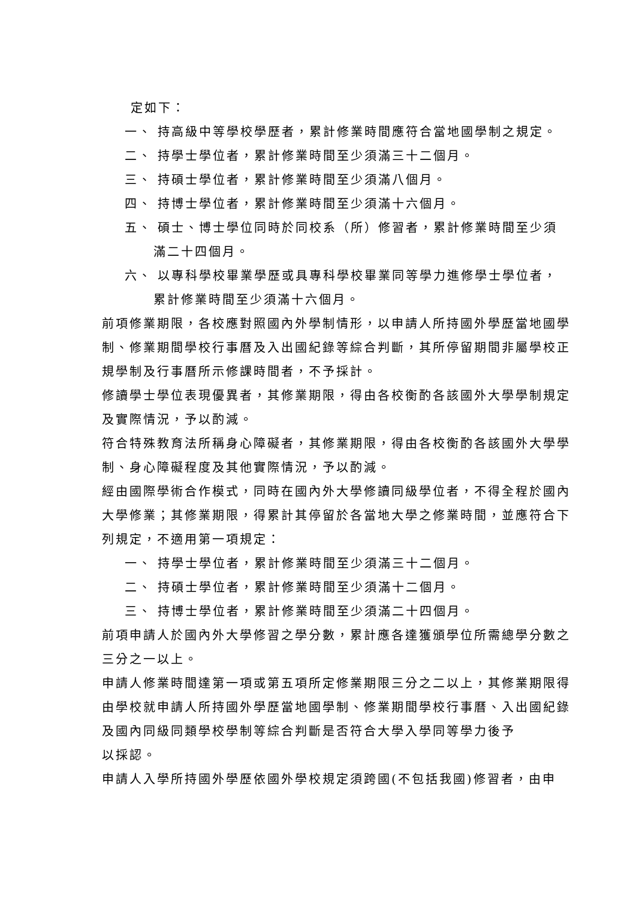定如下：
一、 持高級中等學校學歷者，累計修業時間應符合當地國學制之規定。
二、 持學士學位者，累計修業時間至少須滿三十二個月。
三、 持碩士學位者，累計修業時間至少須滿八個月。
四、 持博士學位者，累計修業時間至少須滿十六個月。
五、 碩士、博士學位同時於同校系（所）修習者，累計修業時間至少須
滿二十四個月。
六、 以專科學校畢業學歷或具專科學校畢業同等學力進修學士學位者，
累計修業時間至少須滿十六個月。
前項修業期限，各校應對照國內外學制情形，以申請人所持國外學歷當地國學制、修業期間學校行事曆及入出國紀錄等綜合判斷，其所停留期間非屬學校正規學制及行事曆所示修課時間者，不予採計。
修讀學士學位表現優異者，其修業期限，得由各校衡酌各該國外大學學制規定及實際情況，予以酌減。
符合特殊教育法所稱身心障礙者，其修業期限，得由各校衡酌各該國外大學學制、身心障礙程度及其他實際情況，予以酌減。
經由國際學術合作模式，同時在國內外大學修讀同級學位者，不得全程於國內大學修業；其修業期限，得累計其停留於各當地大學之修業時間，並應符合下列規定，不適用第一項規定：
一、 持學士學位者，累計修業時間至少須滿三十二個月。
二、 持碩士學位者，累計修業時間至少須滿十二個月。
三、 持博士學位者，累計修業時間至少須滿二十四個月。
前項申請人於國內外大學修習之學分數，累計應各達獲頒學位所需總學分數之三分之一以上。
申請人修業時間達第一項或第五項所定修業期限三分之二以上，其修業期限得由學校就申請人所持國外學歷當地國學制、修業期間學校行事曆、入出國紀錄及國內同級同類學校學制等綜合判斷是否符合大學入學同等學力後予
以採認。
申請人入學所持國外學歷依國外學校規定須跨國(不包括我國)修習者，由申